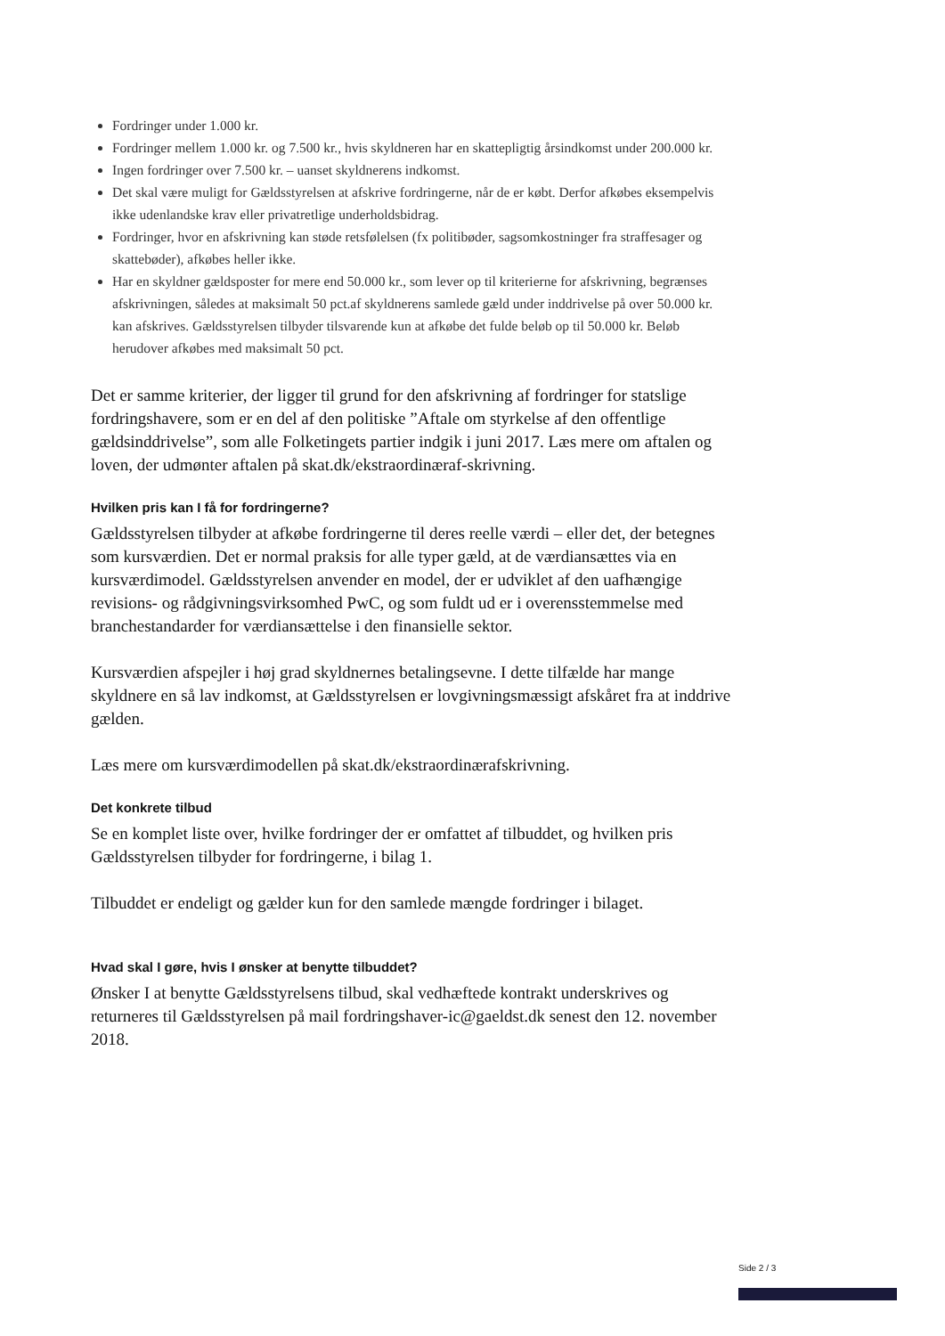Fordringer under 1.000 kr.
Fordringer mellem 1.000 kr. og 7.500 kr., hvis skyldneren har en skattepligtig årsindkomst under 200.000 kr.
Ingen fordringer over 7.500 kr. – uanset skyldnerens indkomst.
Det skal være muligt for Gældsstyrelsen at afskrive fordringerne, når de er købt. Derfor afkøbes eksempelvis ikke udenlandske krav eller privatretlige underholdsbidrag.
Fordringer, hvor en afskrivning kan støde retsfølelsen (fx politibøder, sagsomkostninger fra straffesager og skattebøder), afkøbes heller ikke.
Har en skyldner gældsposter for mere end 50.000 kr., som lever op til kriterierne for afskrivning, begrænses afskrivningen, således at maksimalt 50 pct.af skyldnerens samlede gæld under inddrivelse på over 50.000 kr. kan afskrives. Gældsstyrelsen tilbyder tilsvarende kun at afkøbe det fulde beløb op til 50.000 kr. Beløb herudover afkøbes med maksimalt 50 pct.
Det er samme kriterier, der ligger til grund for den afskrivning af fordringer for statslige fordringshavere, som er en del af den politiske ”Aftale om styrkelse af den offentlige gældsinddrivelse”, som alle Folketingets partier indgik i juni 2017. Læs mere om aftalen og loven, der udmønter aftalen på skat.dk/ekstraordinæraf-skrivning.
Hvilken pris kan I få for fordringerne?
Gældsstyrelsen tilbyder at afkøbe fordringerne til deres reelle værdi – eller det, der betegnes som kursværdien. Det er normal praksis for alle typer gæld, at de værdiansættes via en kursværdimodel. Gældsstyrelsen anvender en model, der er udviklet af den uafhængige revisions- og rådgivningsvirksomhed PwC, og som fuldt ud er i overensstemmelse med branchestandarder for værdiansættelse i den finansielle sektor.
Kursværdien afspejler i høj grad skyldnernes betalingsevne. I dette tilfælde har mange skyldnere en så lav indkomst, at Gældsstyrelsen er lovgivningsmæssigt afskåret fra at inddrive gælden.
Læs mere om kursværdimodellen på skat.dk/ekstraordinærafskrivning.
Det konkrete tilbud
Se en komplet liste over, hvilke fordringer der er omfattet af tilbuddet, og hvilken pris Gældsstyrelsen tilbyder for fordringerne, i bilag 1.
Tilbuddet er endeligt og gælder kun for den samlede mængde fordringer i bilaget.
Hvad skal I gøre, hvis I ønsker at benytte tilbuddet?
Ønsker I at benytte Gældsstyrelsens tilbud, skal vedhæftede kontrakt underskrives og returneres til Gældsstyrelsen på mail fordringshaver-ic@gaeldst.dk senest den 12. november 2018.
Side 2 / 3